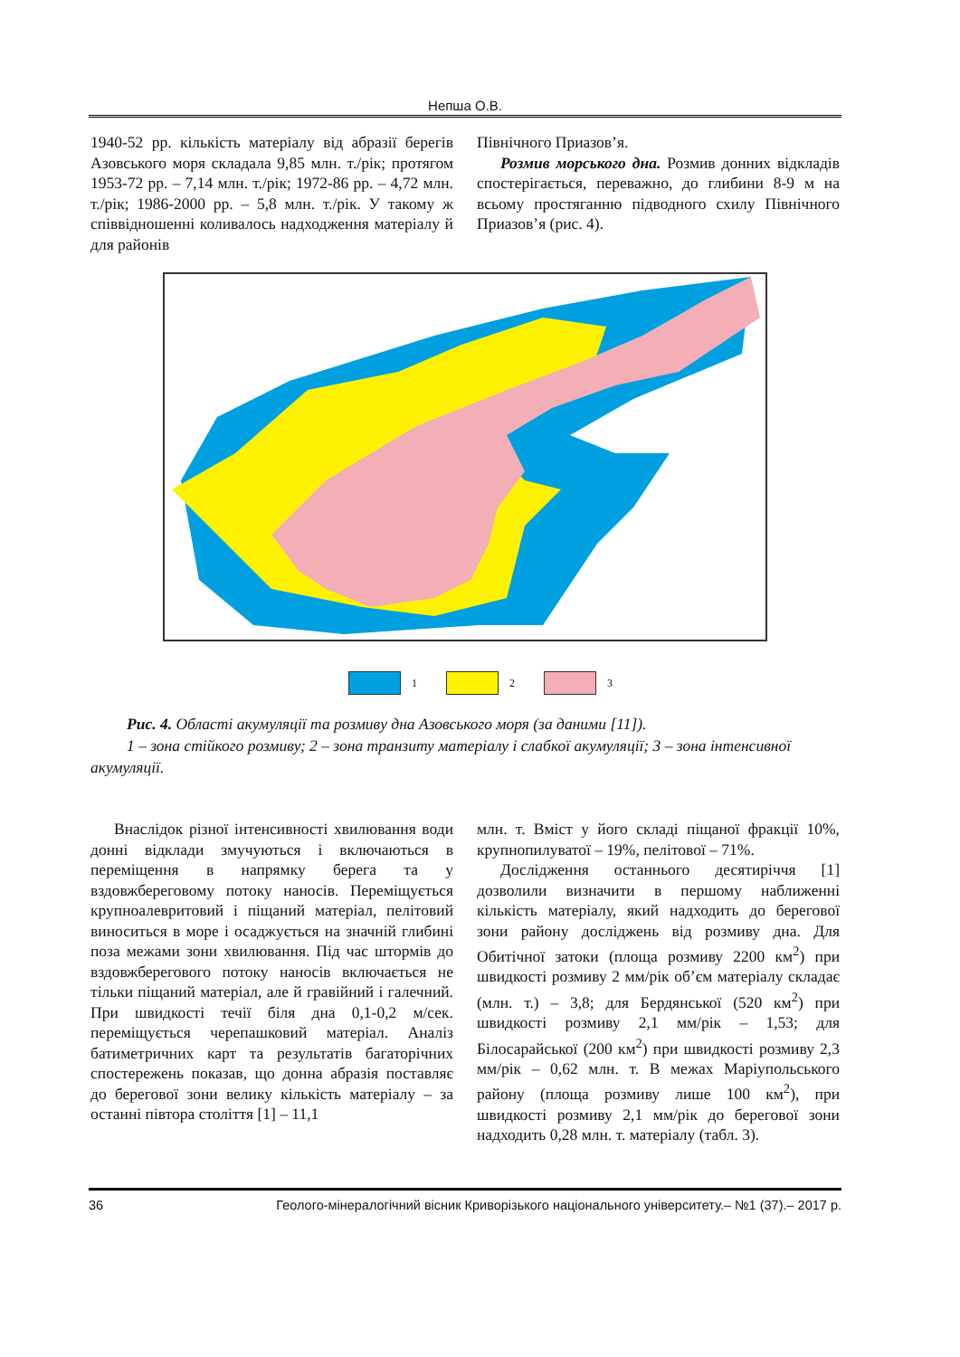Непша О.В.
1940-52 рр. кількість матеріалу від абразії берегів Азовського моря складала 9,85 млн. т./рік; протягом 1953-72 рр. – 7,14 млн. т./рік; 1972-86 рр. – 4,72 млн. т./рік; 1986-2000 рр. – 5,8 млн. т./рік. У такому ж співвідношенні коливалось надходження матеріалу й для районів
Північного Приазов’я.
Розмив морського дна. Розмив донних відкладів спостерігається, переважно, до глибини 8-9 м на всьому простяганню підводного схилу Північного Приазов’я (рис. 4).
1 2 3
Рис. 4. Області акумуляції та розмиву дна Азовського моря (за даними [11]).
1 – зона стійкого розмиву; 2 – зона транзиту матеріалу і слабкої акумуляції; 3 – зона інтенсивної акумуляції.
Внаслідок різної інтенсивності хвилювання води донні відклади змучуються і включаються в переміщення в напрямку берега та у вздовжбереговому потоку наносів. Переміщується крупноалевритовий і піщаний матеріал, пелітовий виноситься в море і осаджується на значній глибині поза межами зони хвилювання. Під час штормів до вздовжберегового потоку наносів включається не тільки піщаний матеріал, але й гравійний і галечний. При швидкості течії біля дна 0,1-0,2 м/сек. переміщується черепашковий матеріал. Аналіз батиметричних карт та результатів багаторічних спостережень показав, що донна абразія поставляє до берегової зони велику кількість матеріалу – за останні півтора століття [1] – 11,1
млн. т. Вміст у його складі піщаної фракції 10%, крупнопилуватої – 19%, пелітової – 71%.
Дослідження останнього десятиріччя [1] дозволили визначити в першому наближенні кількість матеріалу, який надходить до берегової зони району досліджень від розмиву дна. Для Обитічної затоки (площа розмиву 2200 км<sup>2</sup>) при швидкості розмиву 2 мм/рік об’єм матеріалу складає (млн. т.) – 3,8; для Бердянської (520 км<sup>2</sup>) при швидкості розмиву 2,1 мм/рік – 1,53; для Білосарайської (200 км<sup>2</sup>) при швидкості розмиву 2,3 мм/рік – 0,62 млн. т. В межах Маріупольського району (площа розмиву лише 100 км<sup>2</sup>), при швидкості розмиву 2,1 мм/рік до берегової зони надходить 0,28 млн. т. матеріалу (табл. 3).
36 Геолого-мінералогічний вісник Криворізького національного університету.– №1 (37).– 2017 р.